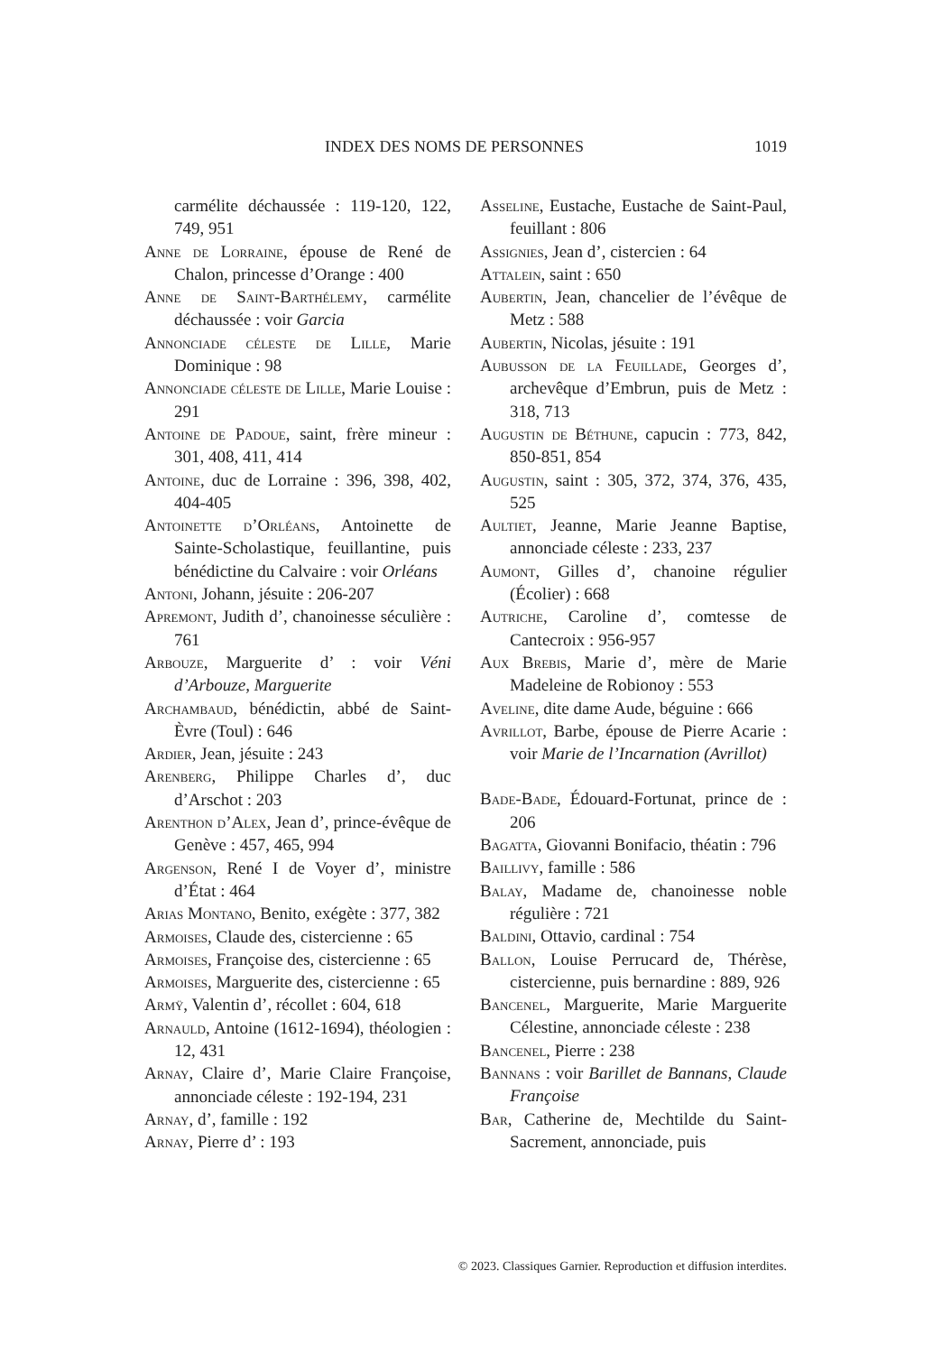INDEX DES NOMS DE PERSONNES 1019
carmélite déchaussée : 119-120, 122, 749, 951
Anne de Lorraine, épouse de René de Chalon, princesse d’Orange : 400
Anne de Saint-Barthélemy, carmélite déchaussée : voir Garcia
Annonciade céleste de Lille, Marie Dominique : 98
Annonciade céleste de Lille, Marie Louise : 291
Antoine de Padoue, saint, frère mineur : 301, 408, 411, 414
Antoine, duc de Lorraine : 396, 398, 402, 404-405
Antoinette d’Orléans, Antoinette de Sainte-Scholastique, feuillantine, puis bénédictine du Calvaire : voir Orléans
Antoni, Johann, jésuite : 206-207
Apremont, Judith d’, chanoinesse séculière : 761
Arbouze, Marguerite d’ : voir Véni d’Arbouze, Marguerite
Archambaud, bénédictin, abbé de Saint-Èvre (Toul) : 646
Ardier, Jean, jésuite : 243
Arenberg, Philippe Charles d’, duc d’Arschot : 203
Arenthon d’Alex, Jean d’, prince-évêque de Genève : 457, 465, 994
Argenson, René I de Voyer d’, ministre d’État : 464
Arias Montano, Benito, exégète : 377, 382
Armoises, Claude des, cistercienne : 65
Armoises, Françoise des, cistercienne : 65
Armoises, Marguerite des, cistercienne : 65
Armÿ, Valentin d’, récollet : 604, 618
Arnauld, Antoine (1612-1694), théologien : 12, 431
Arnay, Claire d’, Marie Claire Françoise, annonciade céleste : 192-194, 231
Arnay, d’, famille : 192
Arnay, Pierre d’ : 193
Asseline, Eustache, Eustache de Saint-Paul, feuillant : 806
Assignies, Jean d’, cistercien : 64
Attalein, saint : 650
Aubertin, Jean, chancelier de l’évêque de Metz : 588
Aubertin, Nicolas, jésuite : 191
Aubusson de la Feuillade, Georges d’, archevêque d’Embrun, puis de Metz : 318, 713
Augustin de Béthune, capucin : 773, 842, 850-851, 854
Augustin, saint : 305, 372, 374, 376, 435, 525
Aultiet, Jeanne, Marie Jeanne Baptise, annonciade céleste : 233, 237
Aumont, Gilles d’, chanoine régulier (Écolier) : 668
Autriche, Caroline d’, comtesse de Cantecroix : 956-957
Aux Brebis, Marie d’, mère de Marie Madeleine de Robionoy : 553
Aveline, dite dame Aude, béguine : 666
Avrillot, Barbe, épouse de Pierre Acarie : voir Marie de l’Incarnation (Avrillot)
Bade-Bade, Édouard-Fortunat, prince de : 206
Bagatta, Giovanni Bonifacio, théatin : 796
Baillivy, famille : 586
Balay, Madame de, chanoinesse noble régulière : 721
Baldini, Ottavio, cardinal : 754
Ballon, Louise Perrucard de, Thérèse, cistercienne, puis bernardine : 889, 926
Bancenel, Marguerite, Marie Marguerite Célestine, annonciade céleste : 238
Bancenel, Pierre : 238
Bannans : voir Barillet de Bannans, Claude Françoise
Bar, Catherine de, Mechtilde du Saint-Sacrement, annonciade, puis
© 2023. Classiques Garnier. Reproduction et diffusion interdites.